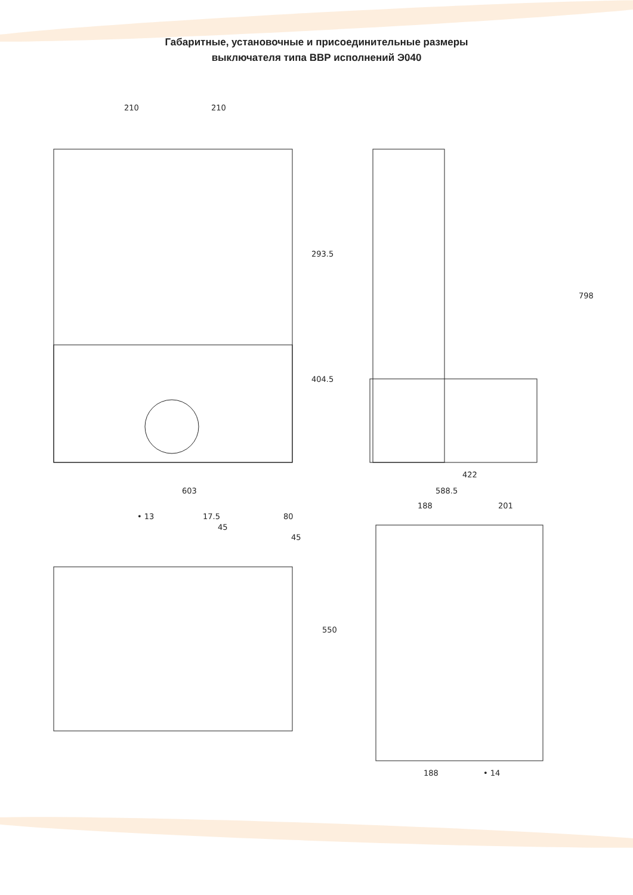Габаритные, установочные и присоединительные размеры
выключателя типа ВВР исполнений Э040
210
210
603
293.5
404.5
798
422
588.5
• 13
17.5
45
80
45
188
201
550
188
• 14